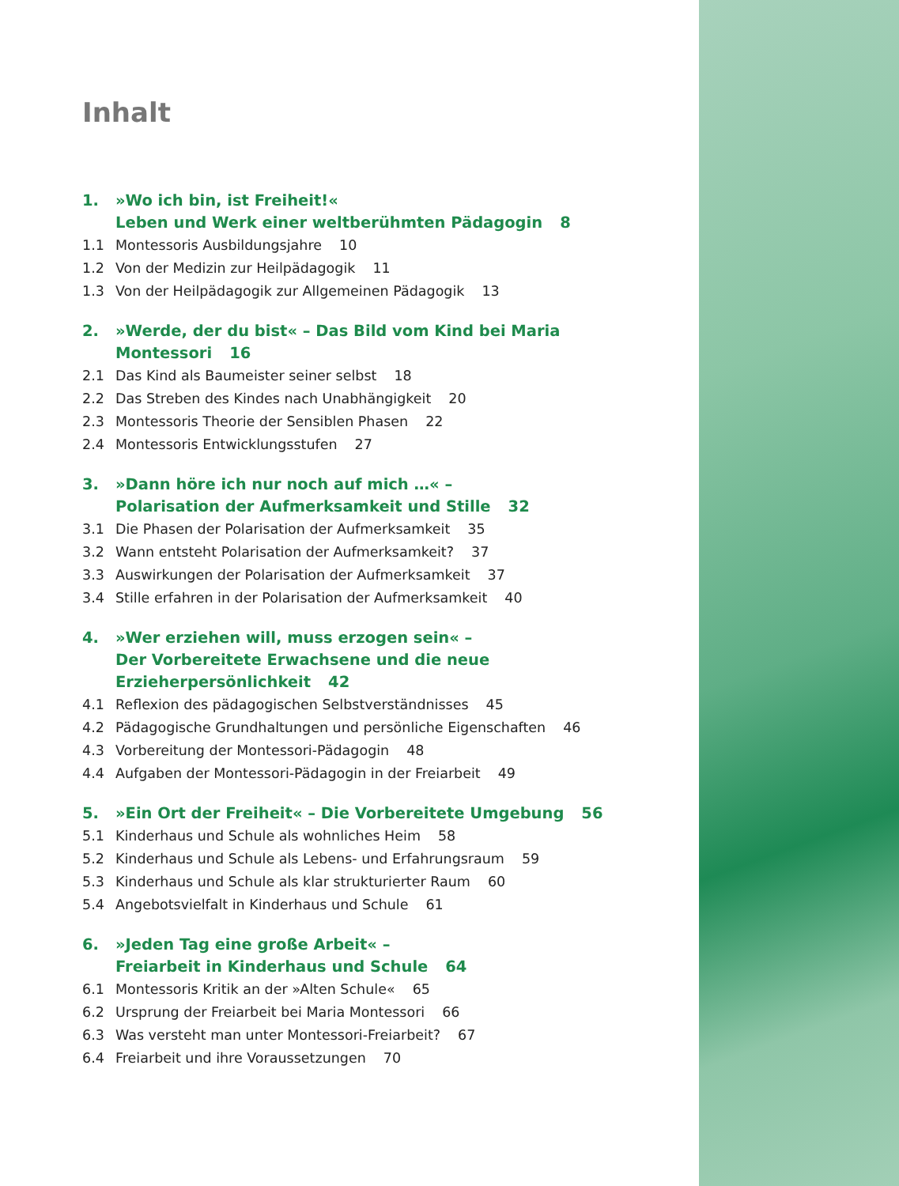Inhalt
1. »Wo ich bin, ist Freiheit!«
Leben und Werk einer weltberühmten Pädagogin 8
1.1 Montessoris Ausbildungsjahre 10
1.2 Von der Medizin zur Heilpädagogik 11
1.3 Von der Heilpädagogik zur Allgemeinen Pädagogik 13
2. »Werde, der du bist« – Das Bild vom Kind bei Maria Montessori 16
2.1 Das Kind als Baumeister seiner selbst 18
2.2 Das Streben des Kindes nach Unabhängigkeit 20
2.3 Montessoris Theorie der Sensiblen Phasen 22
2.4 Montessoris Entwicklungsstufen 27
3. »Dann höre ich nur noch auf mich …« –
Polarisation der Aufmerksamkeit und Stille 32
3.1 Die Phasen der Polarisation der Aufmerksamkeit 35
3.2 Wann entsteht Polarisation der Aufmerksamkeit? 37
3.3 Auswirkungen der Polarisation der Aufmerksamkeit 37
3.4 Stille erfahren in der Polarisation der Aufmerksamkeit 40
4. »Wer erziehen will, muss erzogen sein« –
Der Vorbereitete Erwachsene und die neue Erzieherpersönlichkeit 42
4.1 Reflexion des pädagogischen Selbstverständnisses 45
4.2 Pädagogische Grundhaltungen und persönliche Eigenschaften 46
4.3 Vorbereitung der Montessori-Pädagogin 48
4.4 Aufgaben der Montessori-Pädagogin in der Freiarbeit 49
5. »Ein Ort der Freiheit« – Die Vorbereitete Umgebung 56
5.1 Kinderhaus und Schule als wohnliches Heim 58
5.2 Kinderhaus und Schule als Lebens- und Erfahrungsraum 59
5.3 Kinderhaus und Schule als klar strukturierter Raum 60
5.4 Angebotsvielfalt in Kinderhaus und Schule 61
6. »Jeden Tag eine große Arbeit« –
Freiarbeit in Kinderhaus und Schule 64
6.1 Montessoris Kritik an der »Alten Schule« 65
6.2 Ursprung der Freiarbeit bei Maria Montessori 66
6.3 Was versteht man unter Montessori-Freiarbeit? 67
6.4 Freiarbeit und ihre Voraussetzungen 70